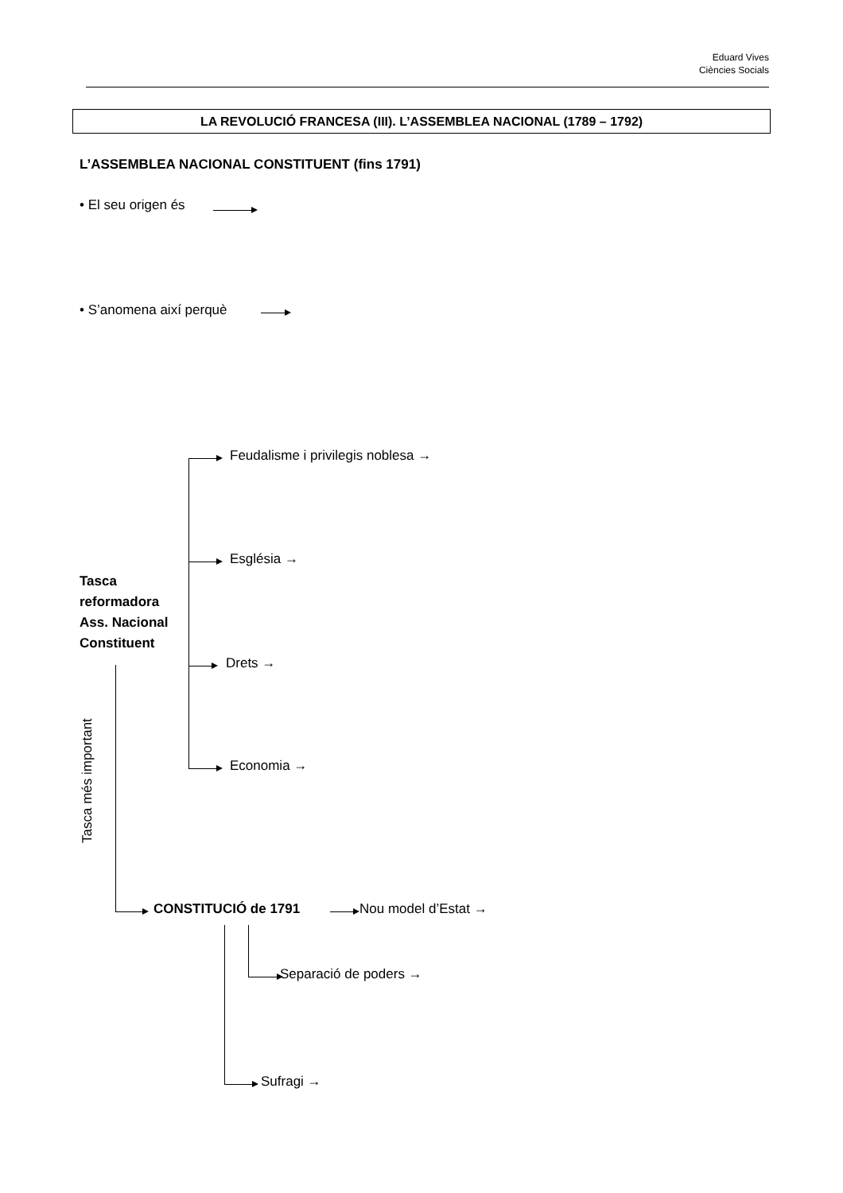Eduard Vives
Ciències Socials
LA REVOLUCIÓ FRANCESA (III). L’ASSEMBLEA NACIONAL (1789 – 1792)
L’ASSEMBLEA NACIONAL CONSTITUENT (fins 1791)
• El seu origen és
• S’anomena així perquè
Feudalisme i privilegis noblesa →
Església →
Drets →
Economia →
Tasca
reformadora
Ass. Nacional
Constituent
Tasca més important
CONSTITUCIÓ de 1791 Nou model d’Estat →
Separació de poders →
Sufragi →